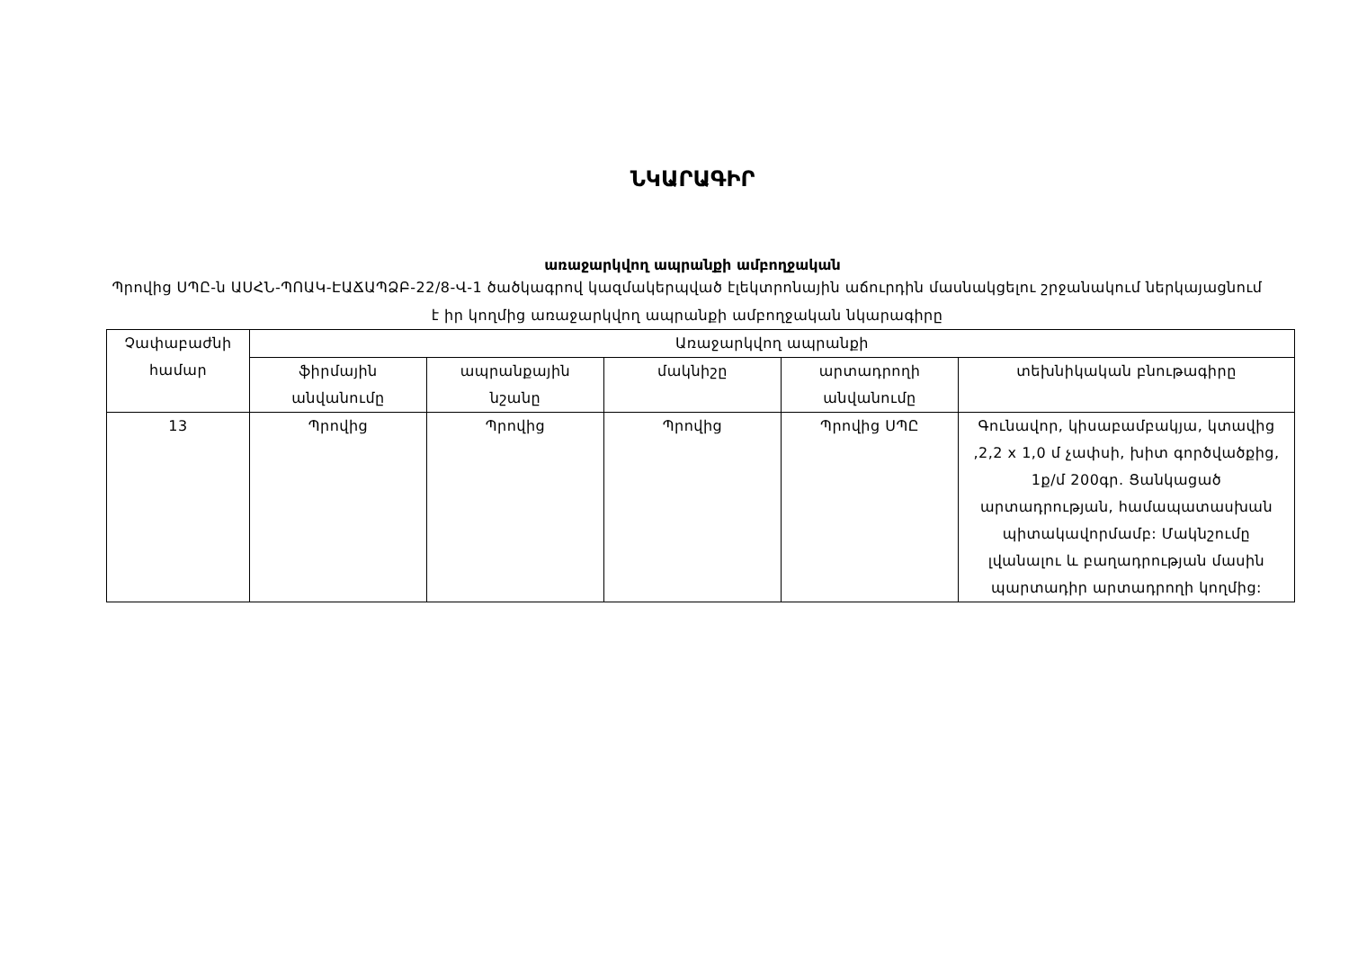ՆԿԱՐԱԳԻՐ
առաջարկվող ապրանքի ամբողջական
Պրովից ՍՊԸ-ն ԱՍՀՆ-ՊՈԱԿ-ԷԱՃԱՊՁԲ-22/8-Վ-1 ծածկագրով կազմակերպված էլեկտրոնային աճուրդին մասնակցելու շրջանակում ներկայացնում է իր կողմից առաջարկվող ապրանքի ամբողջական նկարագիրը
| Չափաբաժնի համար | Առաջարկվող ապրանքի | | | | |
| --- | --- | --- | --- | --- | --- |
| | ֆիրմային անվանումը | ապրանքային նշանը | մակնիշը | արտադրողի անվանումը | տեխնիկական բնութագիրը |
| 13 | Պրովից | Պրովից | Պրովից | Պրովից ՍՊԸ | Գունավոր, կիսաբամբակյա, կտավից ,2,2 x 1,0 մ չափսի, խիտ գործվածքից, 1ք/մ 200գր. Ցանկացած արտադրության, համապատասխան պիտակավորմամբ: Մակնշումը լվանալու և բաղադրության մասին պարտադիր արտադրողի կողմից: |